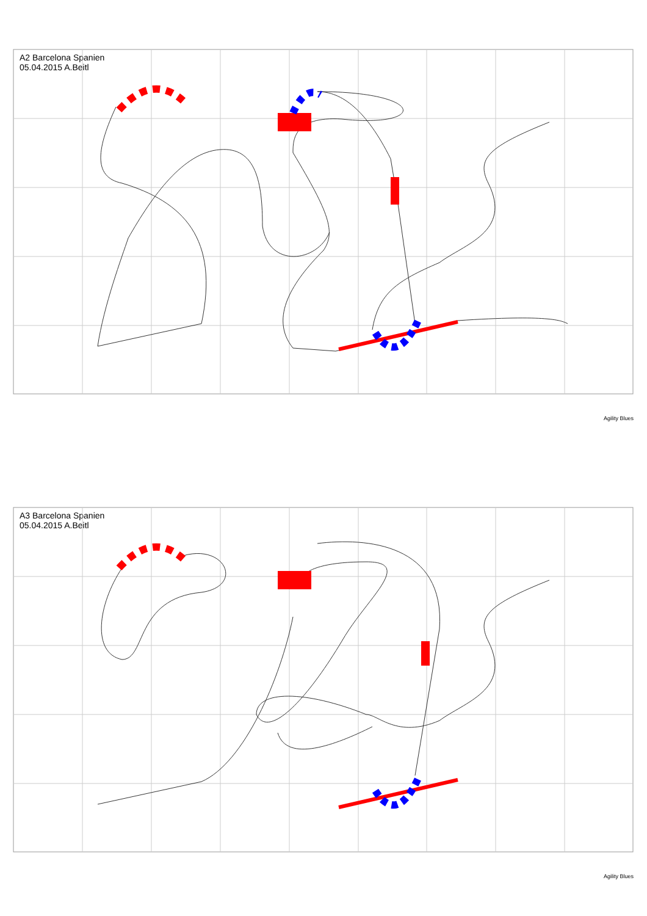A2 Barcelona Spanien
05.04.2015 A.Beitl
Agility Blues
A3 Barcelona Spanien
05.04.2015 A.Beitl
Agility Blues